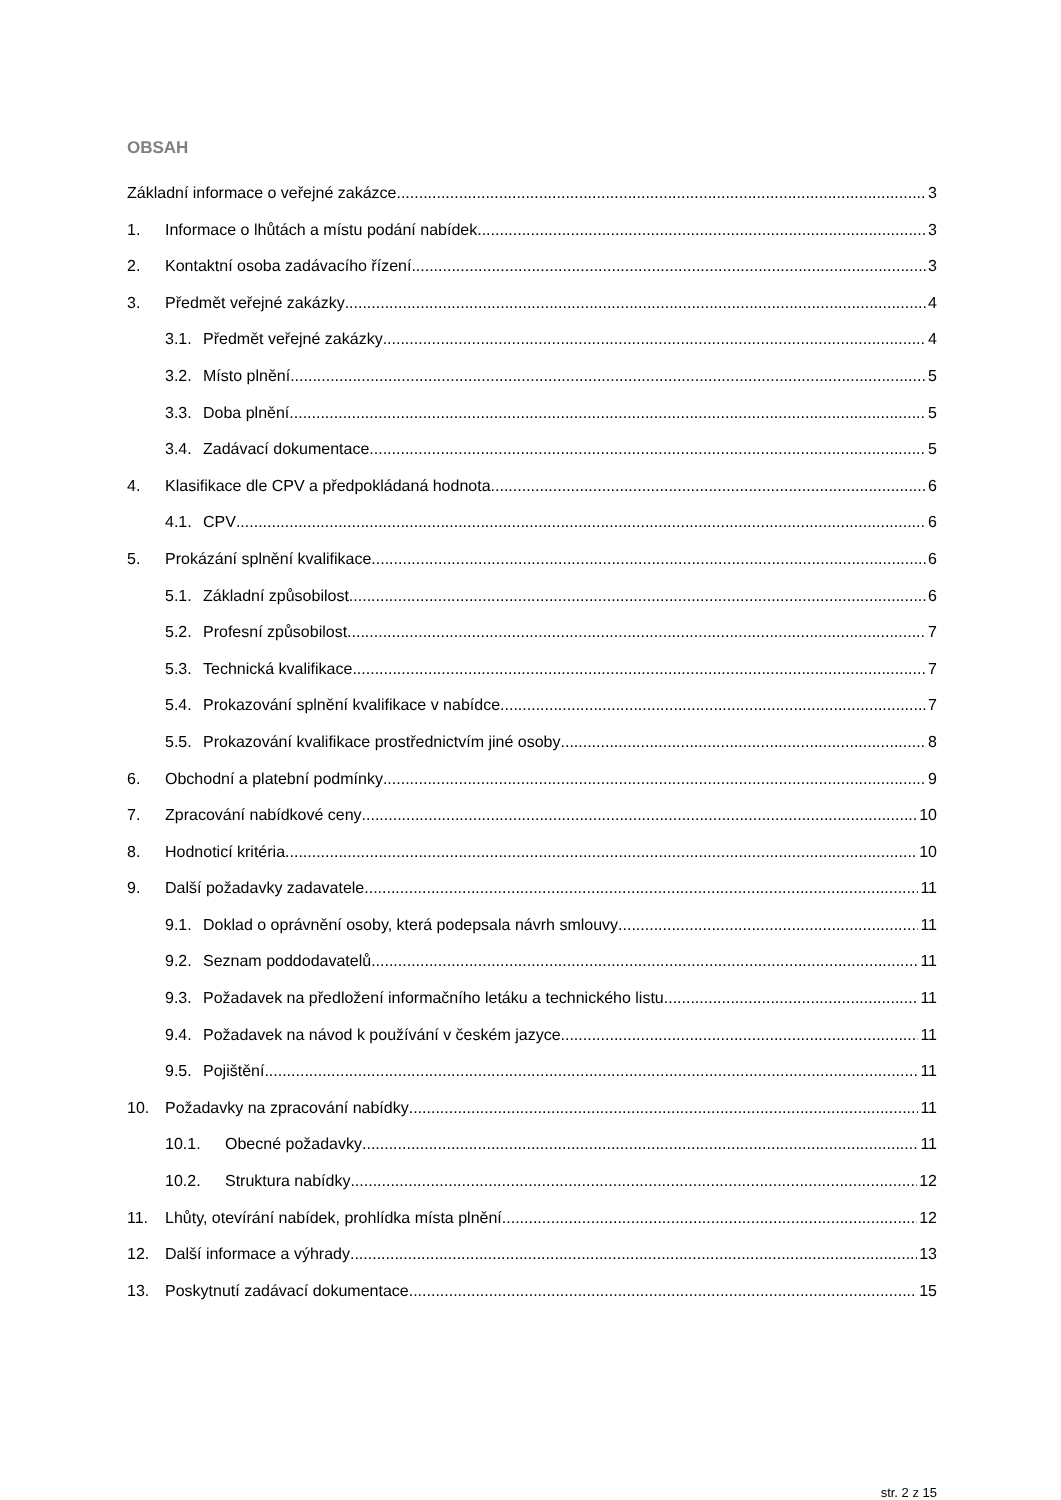OBSAH
Základní informace o veřejné zakázce 3
1. Informace o lhůtách a místu podání nabídek 3
2. Kontaktní osoba zadávacího řízení 3
3. Předmět veřejné zakázky 4
3.1. Předmět veřejné zakázky 4
3.2. Místo plnění 5
3.3. Doba plnění 5
3.4. Zadávací dokumentace 5
4. Klasifikace dle CPV a předpokládaná hodnota 6
4.1. CPV 6
5. Prokázání splnění kvalifikace 6
5.1. Základní způsobilost 6
5.2. Profesní způsobilost 7
5.3. Technická kvalifikace 7
5.4. Prokazování splnění kvalifikace v nabídce 7
5.5. Prokazování kvalifikace prostřednictvím jiné osoby 8
6. Obchodní a platební podmínky 9
7. Zpracování nabídkové ceny 10
8. Hodnoticí kritéria 10
9. Další požadavky zadavatele 11
9.1. Doklad o oprávnění osoby, která podepsala návrh smlouvy 11
9.2. Seznam poddodavatelů 11
9.3. Požadavek na předložení informačního letáku a technického listu 11
9.4. Požadavek na návod k používání v českém jazyce 11
9.5. Pojištění 11
10. Požadavky na zpracování nabídky 11
10.1. Obecné požadavky 11
10.2. Struktura nabídky 12
11. Lhůty, otevírání nabídek, prohlídka místa plnění 12
12. Další informace a výhrady 13
13. Poskytnutí zadávací dokumentace 15
str. 2 z 15